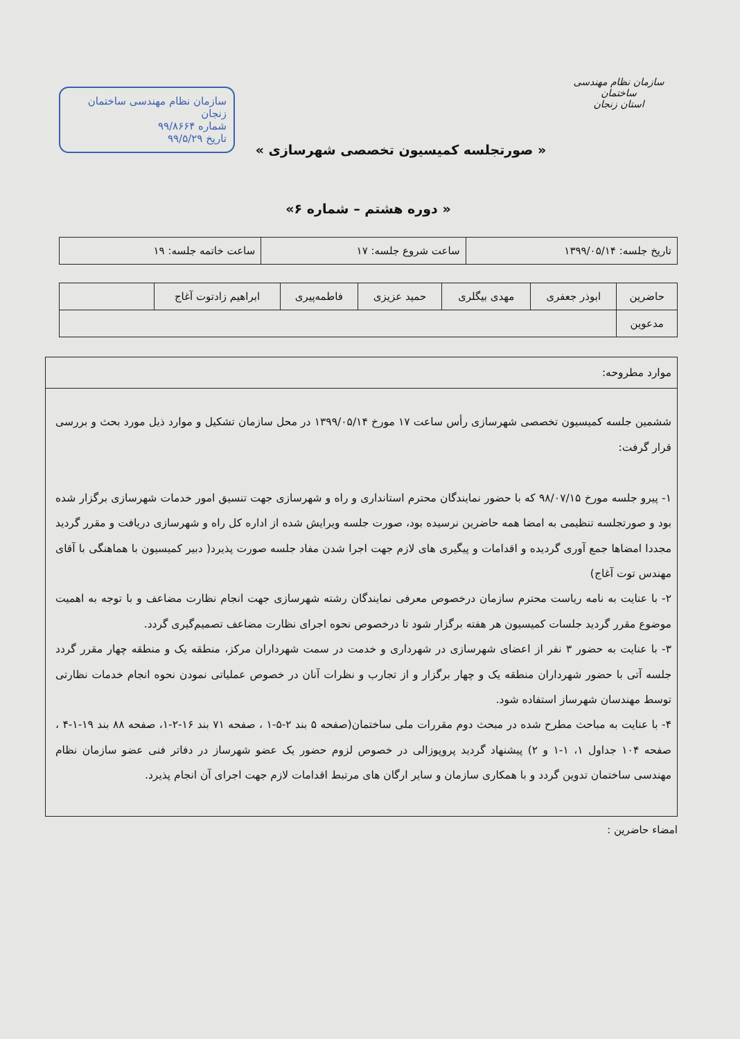سازمان نظام مهندسی ساختمان
استان زنجان
« صورتجلسه کمیسیون تخصصی شهرسازی »
سازمان نظام مهندسی ساختمان زنجان
شماره ۹۹/۸۶۶۴
تاریخ ۹۹/۵/۲۹
« دوره هشتم – شماره ۶»
| تاریخ جلسه: ۱۳۹۹/۰۵/۱۴ | ساعت شروع جلسه: ۱۷ | ساعت خاتمه جلسه: ۱۹ |
| حاضرین | ابوذر جعفری | مهدی بیگلری | حمید عزیزی | فاطمه‌پیری | ابراهیم زادتوت آغاج | |
| مدعوین | | | | | | |
موارد مطروحه:
ششمین جلسه کمیسیون تخصصی شهرسازی رأس ساعت ۱۷ مورخ ۱۳۹۹/۰۵/۱۴ در محل سازمان تشکیل و موارد ذیل مورد بحث و بررسی قرار گرفت:
۱- پیرو جلسه مورخ ۹۸/۰۷/۱۵ که با حضور نمایندگان محترم استانداری و راه و شهرسازی جهت تنسیق امور خدمات شهرسازی برگزار شده بود و صورتجلسه تنظیمی به امضا همه حاضرین نرسیده بود، صورت جلسه ویرایش شده از اداره کل راه و شهرسازی دریافت و مقرر گردید مجددا امضاها جمع آوری گردیده و اقدامات و پیگیری های لازم جهت اجرا شدن مفاد جلسه صورت پذیرد( دبیر کمیسیون با هماهنگی با آقای مهندس توت آغاج)
۲- با عنایت به نامه ریاست محترم سازمان درخصوص معرفی نمایندگان رشته شهرسازی جهت انجام نظارت مضاعف و با توجه به اهمیت موضوع مقرر گردید جلسات کمیسیون هر هفته برگزار شود تا درخصوص نحوه اجرای نظارت مضاعف تصمیم‌گیری گردد.
۳- با عنایت به حضور ۳ نفر از اعضای شهرسازی در شهرداری و خدمت در سمت شهرداران مرکز، منطقه یک و منطقه چهار مقرر گردد جلسه آتی با حضور شهرداران منطقه یک و چهار برگزار و از تجارب و نظرات آنان در خصوص عملیاتی نمودن نحوه انجام خدمات نظارتی توسط مهندسان شهرساز استفاده شود.
۴- با عنایت به مباحث مطرح شده در مبحث دوم مقررات ملی ساختمان(صفحه ۵ بند ۲-۵-۱ ، صفحه ۷۱ بند ۱۶-۲-۱، صفحه ۸۸ بند ۱۹-۱-۴ ، صفحه ۱۰۴ جداول ۱، ۱-۱ و ۲) پیشنهاد گردید پروپوزالی در خصوص لزوم حضور یک عضو شهرساز در دفاتر فنی عضو سازمان نظام مهندسی ساختمان تدوین گردد و با همکاری سازمان و سایر ارگان های مرتبط اقدامات لازم جهت اجرای آن انجام پذیرد.
امضاء حاضرین :